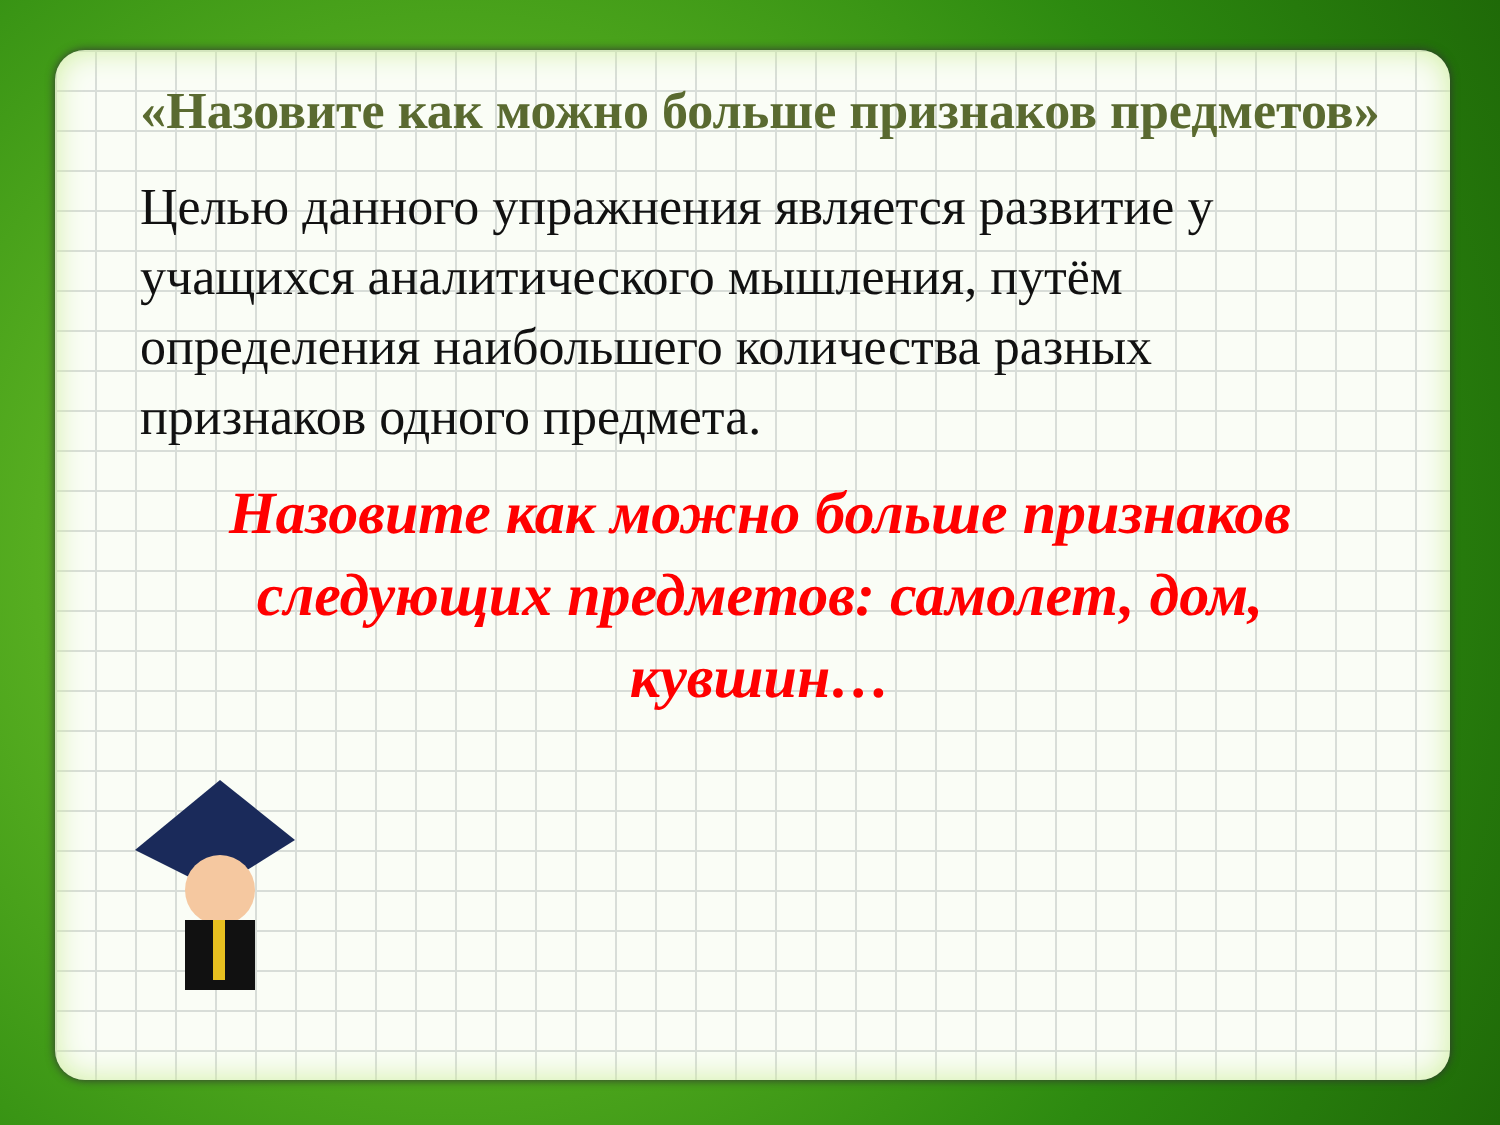«Назовите как можно больше признаков предметов»
Целью данного упражнения является развитие у учащихся аналитического мышления, путём определения наибольшего количества разных признаков одного предмета.
Назовите как можно больше признаков следующих предметов: самолет, дом, кувшин…